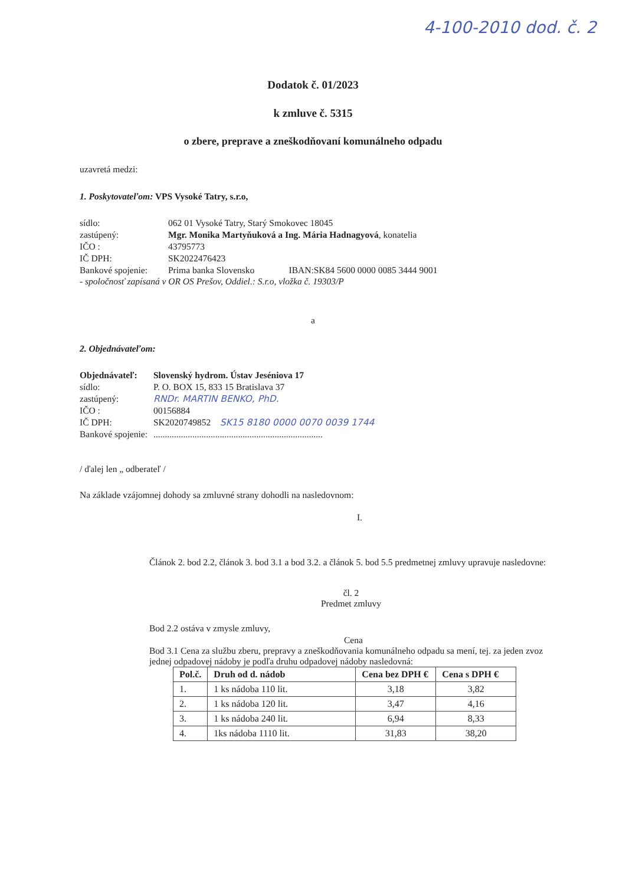4-100-2010 dod. č. 2
Dodatok č. 01/2023
k zmluve č. 5315
o zbere, preprave a zneškodňovaní komunálneho odpadu
uzavretá medzi:
1. Poskytovateľom: VPS Vysoké Tatry, s.r.o,
sídlo: 062 01 Vysoké Tatry, Starý Smokovec 18045
zastúpený: Mgr. Monika Martyňuková a Ing. Mária Hadnagyová, konatelia
IČO : 43795773
IČ DPH: SK2022476423
Bankové spojenie: Prima banka Slovensko IBAN:SK84 5600 0000 0085 3444 9001
- spoločnosť zapísaná v OR OS Prešov, Oddiel.: S.r.o, vložka č. 19303/P
a
2. Objednávateľom:
Objednávateľ: Slovenský hydrom. Ústav Jeséniova 17
sídlo: P. O. BOX 15, 833 15 Bratislava 37
zastúpený: RNDr. MARTIN BENKO, PhD.
IČO : 00156884
IČ DPH: SK2020749852 SK15 8180 0000 0070 0039 1744
Bankové spojenie:..........................................................................
/ ďalej len „ odberateľ /
Na základe vzájomnej dohody sa zmluvné strany dohodli na nasledovnom:
I.
Článok 2. bod 2.2, článok 3. bod 3.1 a bod 3.2. a článok 5. bod 5.5 predmetnej zmluvy upravuje nasledovne:
čl. 2
Predmet zmluvy
Bod 2.2 ostáva v zmysle zmluvy,
Cena
Bod 3.1 Cena za službu zberu, prepravy a zneškodňovania komunálneho odpadu sa mení, tej. za jeden zvoz jednej odpadovej nádoby je podľa druhu odpadovej nádoby nasledovná:
| Pol.č. | Druh od d. nádob | Cena bez DPH € | Cena s DPH € |
| --- | --- | --- | --- |
| 1. | 1 ks nádoba 110 lit. | 3,18 | 3,82 |
| 2. | 1 ks nádoba 120 lit. | 3,47 | 4,16 |
| 3. | 1 ks nádoba 240 lit. | 6,94 | 8,33 |
| 4. | 1ks nádoba 1110 lit. | 31,83 | 38,20 |